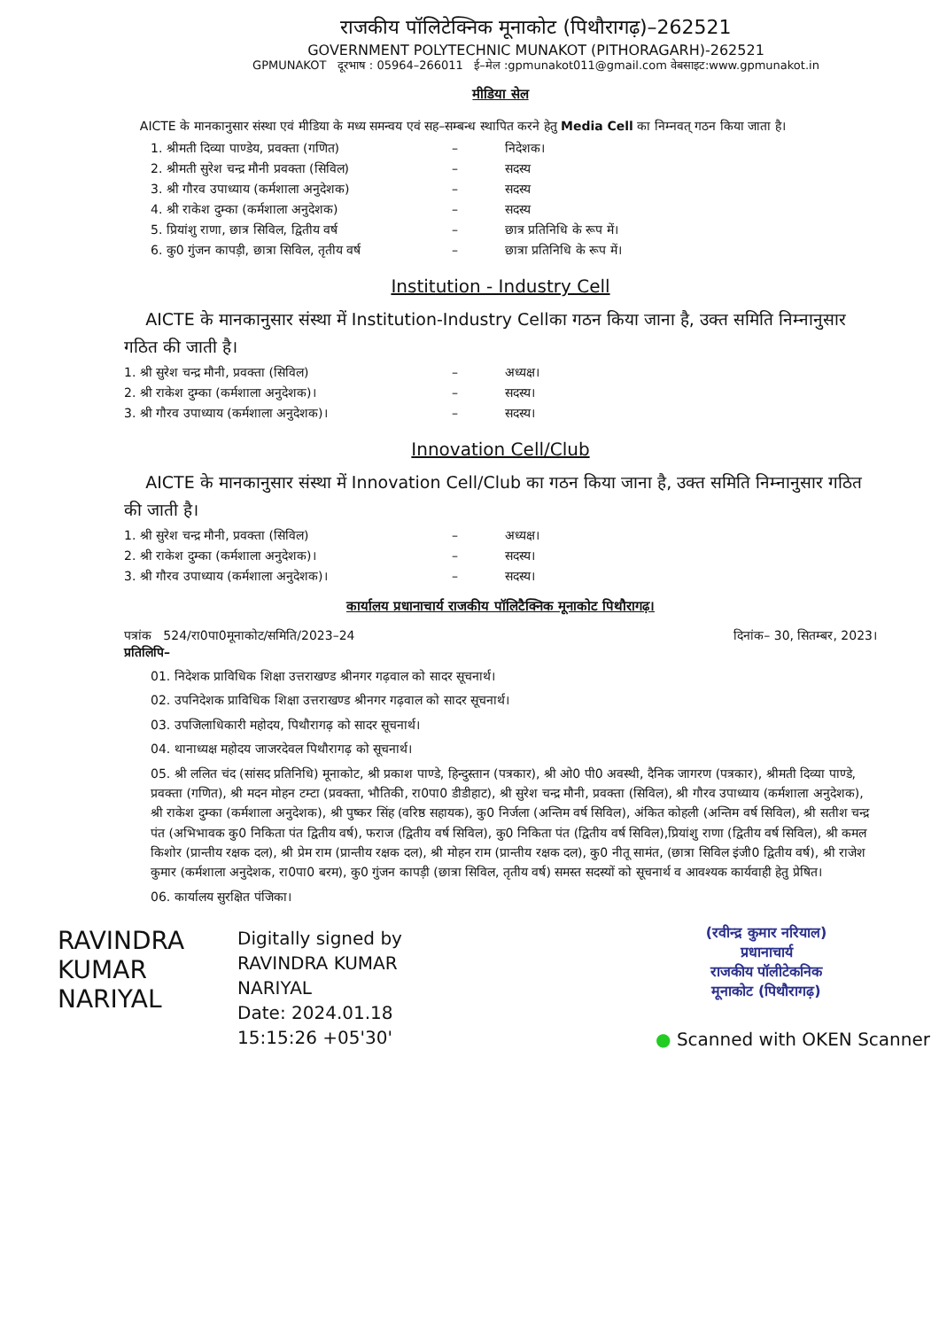राजकीय पॉलिटेक्निक मूनाकोट (पिथौरागढ़)–262521
GOVERNMENT POLYTECHNIC MUNAKOT (PITHORAGARH)-262521
GPMUNAKOT दूरभाष : 05964–266011 ई–मेल :gpmunakot011@gmail.com वेबसाइट:www.gpmunakot.in
मीडिया सेल
AICTE के मानकानुसार संस्था एवं मीडिया के मध्य समन्वय एवं सह–सम्बन्ध स्थापित करने हेतु Media Cell का निम्नवत् गठन किया जाता है।
1. श्रीमती दिव्या पाण्डेय, प्रवक्ता (गणित) – निदेशक।
2. श्रीमती सुरेश चन्द्र मौनी प्रवक्ता (सिविल) – सदस्य
3. श्री गौरव उपाध्याय (कर्मशाला अनुदेशक) – सदस्य
4. श्री राकेश दुम्का (कर्मशाला अनुदेशक) – सदस्य
5. प्रियांशु राणा, छात्र सिविल, द्वितीय वर्ष – छात्र प्रतिनिधि के रूप में।
6. कु0 गुंजन कापड़ी, छात्रा सिविल, तृतीय वर्ष – छात्रा प्रतिनिधि के रूप में।
Institution - Industry Cell
AICTE के मानकानुसार संस्था में Institution-Industry Cellका गठन किया जाना है, उक्त समिति निम्नानुसार गठित की जाती है।
1. श्री सुरेश चन्द्र मौनी, प्रवक्ता (सिविल) – अध्यक्ष।
2. श्री राकेश दुम्का (कर्मशाला अनुदेशक)। – सदस्य।
3. श्री गौरव उपाध्याय (कर्मशाला अनुदेशक)। – सदस्य।
Innovation Cell/Club
AICTE के मानकानुसार संस्था में Innovation Cell/Club का गठन किया जाना है, उक्त समिति निम्नानुसार गठित की जाती है।
1. श्री सुरेश चन्द्र मौनी, प्रवक्ता (सिविल) – अध्यक्ष।
2. श्री राकेश दुम्का (कर्मशाला अनुदेशक)। – सदस्य।
3. श्री गौरव उपाध्याय (कर्मशाला अनुदेशक)। – सदस्य।
कार्यालय प्रधानाचार्य राजकीय पॉलिटैक्निक मूनाकोट पिथौरागढ़।
पत्रांक 524/रा0पा0मूनाकोट/समिति/2023–24 दिनांक– 30, सितम्बर, 2023।
प्रतिलिपि–
01. निदेशक प्राविधिक शिक्षा उत्तराखण्ड श्रीनगर गढ़वाल को सादर सूचनार्थ।
02. उपनिदेशक प्राविधिक शिक्षा उत्तराखण्ड श्रीनगर गढ़वाल को सादर सूचनार्थ।
03. उपजिलाधिकारी महोदय, पिथौरागढ़ को सादर सूचनार्थ।
04. थानाध्यक्ष महोदय जाजरदेवल पिथौरागढ़ को सूचनार्थ।
05. श्री ललित चंद (सांसद प्रतिनिधि) मूनाकोट, श्री प्रकाश पाण्डे, हिन्दुस्तान (पत्रकार), श्री ओ0 पी0 अवस्थी, दैनिक जागरण (पत्रकार), श्रीमती दिव्या पाण्डे, प्रवक्ता (गणित), श्री मदन मोहन टम्टा (प्रवक्ता, भौतिकी, रा0पा0 डीडीहाट), श्री सुरेश चन्द्र मौनी, प्रवक्ता (सिविल), श्री गौरव उपाध्याय (कर्मशाला अनुदेशक), श्री राकेश दुम्का (कर्मशाला अनुदेशक), श्री पुष्कर सिंह (वरिष्ठ सहायक), कु0 निर्जला (अन्तिम वर्ष सिविल), अंकित कोहली (अन्तिम वर्ष सिविल), श्री सतीश चन्द्र पंत (अभिभावक कु0 निकिता पंत द्वितीय वर्ष), फराज (द्वितीय वर्ष सिविल), कु0 निकिता पंत (द्वितीय वर्ष सिविल),प्रियांशु राणा (द्वितीय वर्ष सिविल), श्री कमल किशोर (प्रान्तीय रक्षक दल), श्री प्रेम राम (प्रान्तीय रक्षक दल), श्री मोहन राम (प्रान्तीय रक्षक दल), कु0 नीतू सामंत, (छात्रा सिविल इंजी0 द्वितीय वर्ष), श्री राजेश कुमार (कर्मशाला अनुदेशक, रा0पा0 बरम), कु0 गुंजन कापड़ी (छात्रा सिविल, तृतीय वर्ष) समस्त सदस्यों को सूचनार्थ व आवश्यक कार्यवाही हेतु प्रेषित।
06. कार्यालय सुरक्षित पंजिका।
RAVINDRA
KUMAR
NARIYAL
Digitally signed by
RAVINDRA KUMAR
NARIYAL
Date: 2024.01.18
15:15:26 +05'30'
(रवीन्द्र कुमार नरियाल)
प्रधानाचार्य
राजकीय पॉलीटेकनिक
मूनाकोट (पिथौरागढ़)
● Scanned with OKEN Scanner